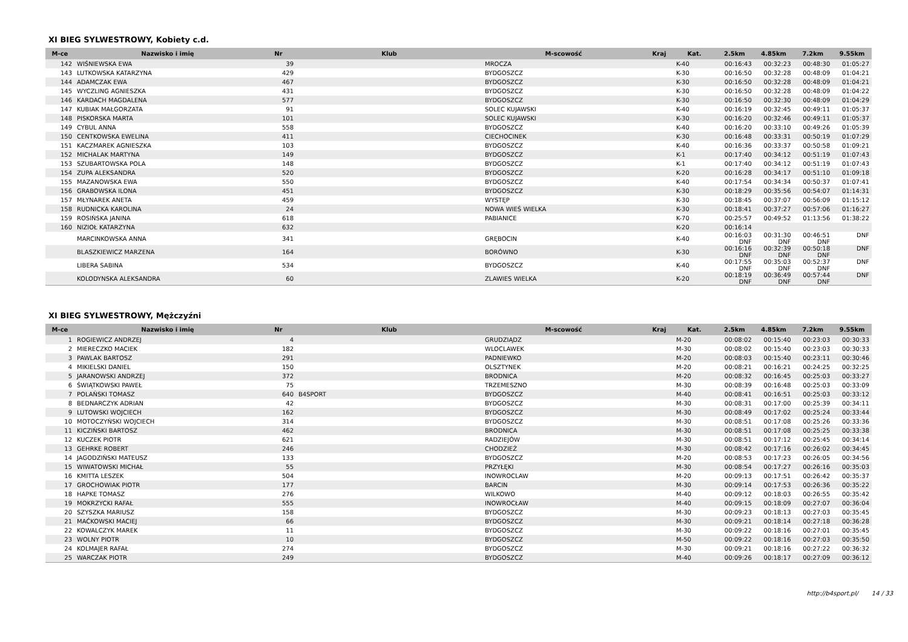XI BIEG SYLWESTROWY, Kobiety c.d.
| M-ce | Nazwisko i imię | Nr | Klub | M-scowość | Kraj | Kat. | 2.5km | 4.85km | 7.2km | 9.55km |
| --- | --- | --- | --- | --- | --- | --- | --- | --- | --- | --- |
| 142 | WIŚNIEWSKA EWA | 39 | | MROCZA | | K-40 | 00:16:43 | 00:32:23 | 00:48:30 | 01:05:27 |
| 143 | LUTKOWSKA KATARZYNA | 429 | | BYDGOSZCZ | | K-30 | 00:16:50 | 00:32:28 | 00:48:09 | 01:04:21 |
| 144 | ADAMCZAK EWA | 467 | | BYDGOSZCZ | | K-30 | 00:16:50 | 00:32:28 | 00:48:09 | 01:04:21 |
| 145 | WYCZLING AGNIESZKA | 431 | | BYDGOSZCZ | | K-30 | 00:16:50 | 00:32:28 | 00:48:09 | 01:04:22 |
| 146 | KARDACH MAGDALENA | 577 | | BYDGOSZCZ | | K-30 | 00:16:50 | 00:32:30 | 00:48:09 | 01:04:29 |
| 147 | KUBIAK MAŁGORZATA | 91 | | SOLEC KUJAWSKI | | K-40 | 00:16:19 | 00:32:45 | 00:49:11 | 01:05:37 |
| 148 | PISKORSKA MARTA | 101 | | SOLEC KUJAWSKI | | K-30 | 00:16:20 | 00:32:46 | 00:49:11 | 01:05:37 |
| 149 | CYBUL ANNA | 558 | | BYDGOSZCZ | | K-40 | 00:16:20 | 00:33:10 | 00:49:26 | 01:05:39 |
| 150 | CENTKOWSKA EWELINA | 411 | | CIECHOCINEK | | K-30 | 00:16:48 | 00:33:31 | 00:50:19 | 01:07:29 |
| 151 | KACZMAREK AGNIESZKA | 103 | | BYDGOSZCZ | | K-40 | 00:16:36 | 00:33:37 | 00:50:58 | 01:09:21 |
| 152 | MICHALAK MARTYNA | 149 | | BYDGOSZCZ | | K-1 | 00:17:40 | 00:34:12 | 00:51:19 | 01:07:43 |
| 153 | SZUBARTOWSKA POLA | 148 | | BYDGOSZCZ | | K-1 | 00:17:40 | 00:34:12 | 00:51:19 | 01:07:43 |
| 154 | ZUPA ALEKSANDRA | 520 | | BYDGOSZCZ | | K-20 | 00:16:28 | 00:34:17 | 00:51:10 | 01:09:18 |
| 155 | MAZANOWSKA EWA | 550 | | BYDGOSZCZ | | K-40 | 00:17:54 | 00:34:34 | 00:50:37 | 01:07:41 |
| 156 | GRABOWSKA ILONA | 451 | | BYDGOSZCZ | | K-30 | 00:18:29 | 00:35:56 | 00:54:07 | 01:14:31 |
| 157 | MŁYNAREK ANETA | 459 | | WYSTĘP | | K-30 | 00:18:45 | 00:37:07 | 00:56:09 | 01:15:12 |
| 158 | RUDNICKA KAROLINA | 24 | | NOWA WIEŚ WIELKA | | K-30 | 00:18:41 | 00:37:27 | 00:57:06 | 01:16:27 |
| 159 | ROSIŃSKA JANINA | 618 | | PABIANICE | | K-70 | 00:25:57 | 00:49:52 | 01:13:56 | 01:38:22 |
| 160 | NIZIOŁ KATARZYNA | 632 | | | | K-20 | 00:16:14 | | | |
| | MARCINKOWSKA ANNA | 341 | | GRĘBOCIN | | K-40 | 00:16:03 DNF | 00:31:30 DNF | 00:46:51 DNF | DNF |
| | BLASZKIEWICZ MARZENA | 164 | | BORÓWNO | | K-30 | 00:16:16 DNF | 00:32:39 DNF | 00:50:18 DNF | DNF |
| | LIBERA SABINA | 534 | | BYDGOSZCZ | | K-40 | 00:17:55 DNF | 00:35:03 DNF | 00:52:37 DNF | DNF |
| | KOLODYNSKA ALEKSANDRA | 60 | | ZLAWIES WIELKA | | K-20 | 00:18:19 DNF | 00:36:49 DNF | 00:57:44 DNF | DNF |
XI BIEG SYLWESTROWY, Mężczyźni
| M-ce | Nazwisko i imię | Nr | Klub | M-scowość | Kraj | Kat. | 2.5km | 4.85km | 7.2km | 9.55km |
| --- | --- | --- | --- | --- | --- | --- | --- | --- | --- | --- |
| 1 | ROGIEWICZ ANDRZEJ | 4 | | GRUDZIĄDZ | | M-20 | 00:08:02 | 00:15:40 | 00:23:03 | 00:30:33 |
| 2 | MIERECZKO MACIEK | 182 | | WLOCLAWEK | | M-30 | 00:08:02 | 00:15:40 | 00:23:03 | 00:30:33 |
| 3 | PAWLAK BARTOSZ | 291 | | PADNIEWKO | | M-20 | 00:08:03 | 00:15:40 | 00:23:11 | 00:30:46 |
| 4 | MIKIELSKI DANIEL | 150 | | OLSZTYNEK | | M-20 | 00:08:21 | 00:16:21 | 00:24:25 | 00:32:25 |
| 5 | JARANOWSKI ANDRZEJ | 372 | | BRODNICA | | M-20 | 00:08:32 | 00:16:45 | 00:25:03 | 00:33:27 |
| 6 | ŚWIĄTKOWSKI PAWEŁ | 75 | | TRZEMESZNO | | M-30 | 00:08:39 | 00:16:48 | 00:25:03 | 00:33:09 |
| 7 | POLAŃSKI TOMASZ | 640 | B4SPORT | BYDGOSZCZ | | M-40 | 00:08:41 | 00:16:51 | 00:25:03 | 00:33:12 |
| 8 | BEDNARCZYK ADRIAN | 42 | | BYDGOSZCZ | | M-30 | 00:08:31 | 00:17:00 | 00:25:39 | 00:34:11 |
| 9 | LUTOWSKI WOJCIECH | 162 | | BYDGOSZCZ | | M-30 | 00:08:49 | 00:17:02 | 00:25:24 | 00:33:44 |
| 10 | MOTOCZYŃSKI WOJCIECH | 314 | | BYDGOSZCZ | | M-30 | 00:08:51 | 00:17:08 | 00:25:26 | 00:33:36 |
| 11 | KICZIŃSKI BARTOSZ | 462 | | BRODNICA | | M-30 | 00:08:51 | 00:17:08 | 00:25:25 | 00:33:38 |
| 12 | KUCZEK PIOTR | 621 | | RADZIEJÓW | | M-30 | 00:08:51 | 00:17:12 | 00:25:45 | 00:34:14 |
| 13 | GEHRKE ROBERT | 246 | | CHODZIEŻ | | M-30 | 00:08:42 | 00:17:16 | 00:26:02 | 00:34:45 |
| 14 | JAGODZIŃSKI MATEUSZ | 133 | | BYDGOSZCZ | | M-20 | 00:08:53 | 00:17:23 | 00:26:05 | 00:34:56 |
| 15 | WIWATOWSKI MICHAŁ | 55 | | PRZYŁĘKI | | M-30 | 00:08:54 | 00:17:27 | 00:26:16 | 00:35:03 |
| 16 | KMITTA LESZEK | 504 | | INOWROCLAW | | M-20 | 00:09:13 | 00:17:51 | 00:26:42 | 00:35:37 |
| 17 | GROCHOWIAK PIOTR | 177 | | BARCIN | | M-30 | 00:09:14 | 00:17:53 | 00:26:36 | 00:35:22 |
| 18 | HAPKE TOMASZ | 276 | | WILKOWO | | M-40 | 00:09:12 | 00:18:03 | 00:26:55 | 00:35:42 |
| 19 | MOKRZYCKI RAFAŁ | 555 | | INOWROCŁAW | | M-40 | 00:09:15 | 00:18:09 | 00:27:07 | 00:36:04 |
| 20 | SZYSZKA MARIUSZ | 158 | | BYDGOSZCZ | | M-30 | 00:09:23 | 00:18:13 | 00:27:03 | 00:35:45 |
| 21 | MAĆKOWSKI MACIEJ | 66 | | BYDGOSZCZ | | M-30 | 00:09:21 | 00:18:14 | 00:27:18 | 00:36:28 |
| 22 | KOWALCZYK MAREK | 11 | | BYDGOSZCZ | | M-30 | 00:09:22 | 00:18:16 | 00:27:01 | 00:35:45 |
| 23 | WOLNY PIOTR | 10 | | BYDGOSZCZ | | M-50 | 00:09:22 | 00:18:16 | 00:27:03 | 00:35:50 |
| 24 | KOLMAJER RAFAŁ | 274 | | BYDGOSZCZ | | M-30 | 00:09:21 | 00:18:16 | 00:27:22 | 00:36:32 |
| 25 | WARCZAK PIOTR | 249 | | BYDGOSZCZ | | M-40 | 00:09:26 | 00:18:17 | 00:27:09 | 00:36:12 |
http://b4sport.pl/ 14 / 33